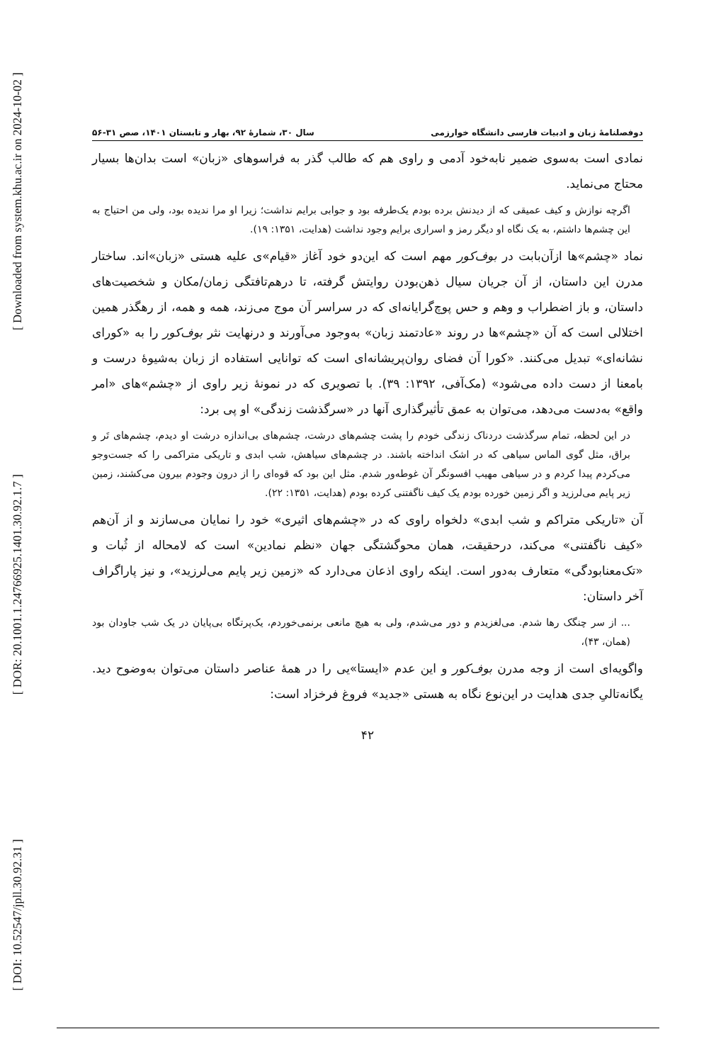[ Downloaded from system.khu.ac.ir on 2024-10-02 ]
[ DOR: 20.1001.1.24766925.1401.30.92.1.7 ]
[ DOI: 10.52547/jpll.30.92.31 ]
دوفصلنامهٔ زبان و ادبیات فارسی دانشگاه خوارزمی سال ۳۰، شمارهٔ ۹۲، بهار و تابستان ۱۴۰۱، صص ۳۱-۵۶
نمادی است به‌سوی ضمیر نابه‌خود آدمی و راوی هم که طالب گذر به فراسوهای «زبان» است بدان‌ها بسیار محتاج می‌نماید.
اگرچه نوازش و کیف عمیقی که از دیدنش برده بودم یک‌طرفه بود و جوابی برایم نداشت؛ زیرا او مرا ندیده بود، ولی من احتیاج به این چشم‌ها داشتم، به یک نگاه او دیگر رمز و اسراری برایم وجود نداشت (هدایت، ۱۳۵۱: ۱۹).
نماد «چشم»ها ازآن‌بابت در بوف‌کور مهم است که این‌دو خود آغاز «قیام»ی علیه هستی «زبان»اند. ساختار مدرن این داستان، از آن جریان سیال ذهن‌بودن روایتش گرفته، تا درهم‌تافتگی زمان/مکان و شخصیت‌های داستان، و باز اضطراب و وهم و حس پوچ‌گرایانه‌ای که در سراسر آن موج می‌زند، همه و همه، از رهگذر همین اختلالی است که آن «چشم»ها در روند «عادتمند زبان» به‌وجود می‌آورند و درنهایت نثر بوف‌کور را به «کورای نشانه‌ای» تبدیل می‌کنند. «کورا آن فضای روان‌پریشانه‌ای است که توانایی استفاده از زبان به‌شیوهٔ درست و بامعنا از دست داده می‌شود» (مک‌آفی، ۱۳۹۲: ۳۹). با تصویری که در نمونهٔ زیر راوی از «چشم»های «امر واقع» به‌دست می‌دهد، می‌توان به عمق تأثیرگذاری آنها در «سرگذشت زندگی» او پی برد:
در این لحظه، تمام سرگذشت دردناک زندگی خودم را پشت چشم‌های درشت، چشم‌های بی‌اندازه درشت او دیدم، چشم‌های تَر و براق، مثل گوی الماس سیاهی که در اشک انداخته باشند. در چشم‌های سیاهش، شب ابدی و تاریکی متراکمی را که جست‌وجو می‌کردم پیدا کردم و در سیاهی مهیب افسونگر آن غوطه‌ور شدم. مثل این بود که قوه‌ای را از درون وجودم بیرون می‌کشند، زمین زیر پایم می‌لرزید و اگر زمین خورده بودم یک کیف ناگفتنی کرده بودم (هدایت، ۱۳۵۱: ۲۲).
آن «تاریکی متراکم و شب ابدی» دلخواه راوی که در «چشم‌های اثیری» خود را نمایان می‌سازند و از آن‌هم «کیف ناگفتنی» می‌کند، درحقیقت، همان محوگشتگی جهان «نظم نمادین» است که لامحاله از ثُبات و «تک‌معنابودگی» متعارف به‌دور است. اینکه راوی اذعان می‌دارد که «زمین زیر پایم می‌لرزید»، و نیز پاراگراف آخر داستان:
... از سر چنگک رها شدم. می‌لغزیدم و دور می‌شدم، ولی به هیچ مانعی برنمی‌خوردم، یک‌پرتگاه بی‌پایان در یک شب جاودان بود (همان، ۴۳)،
واگویه‌ای است از وجه مدرن بوف‌کور و این عدم «ایستا»یی را در همهٔ عناصر داستان می‌توان به‌وضوح دید. یگانه‌تالیِ جدی هدایت در این‌نوع نگاه به هستی «جدید» فروغ فرخزاد است:
۴۲